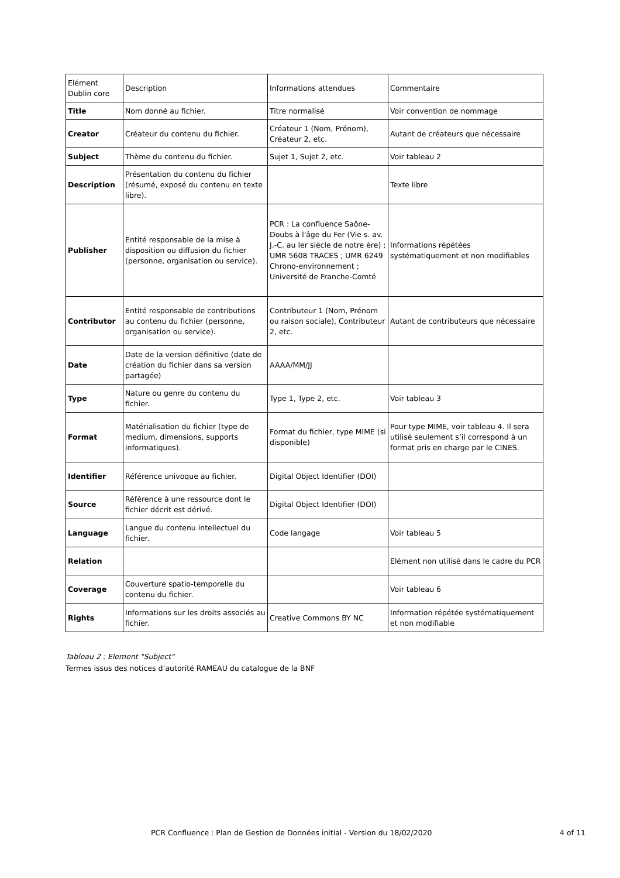| Elément Dublin core | Description | Informations attendues | Commentaire |
| Title | Nom donné au fichier. | Titre normalisé | Voir convention de nommage |
| Creator | Créateur du contenu du fichier. | Créateur 1 (Nom, Prénom), Créateur 2, etc. | Autant de créateurs que nécessaire |
| Subject | Thème du contenu du fichier. | Sujet 1, Sujet 2, etc. | Voir tableau 2 |
| Description | Présentation du contenu du fichier (résumé, exposé du contenu en texte libre). | | Texte libre |
| Publisher | Entité responsable de la mise à disposition ou diffusion du fichier (personne, organisation ou service). | PCR : La confluence Saône-Doubs à l'âge du Fer (Vie s. av. J.-C. au Ier siècle de notre ère) ; UMR 5608 TRACES ; UMR 6249 Chrono-environnement ; Université de Franche-Comté | Informations répétées systématiquement et non modifiables |
| Contributor | Entité responsable de contributions au contenu du fichier (personne, organisation ou service). | Contributeur 1 (Nom, Prénom ou raison sociale), Contributeur 2, etc. | Autant de contributeurs que nécessaire |
| Date | Date de la version définitive (date de création du fichier dans sa version partagée) | AAAA/MM/JJ | |
| Type | Nature ou genre du contenu du fichier. | Type 1, Type 2, etc. | Voir tableau 3 |
| Format | Matérialisation du fichier (type de medium, dimensions, supports informatiques). | Format du fichier, type MIME (si disponible) | Pour type MIME, voir tableau 4. Il sera utilisé seulement s’il correspond à un format pris en charge par le CINES. |
| Identifier | Référence univoque au fichier. | Digital Object Identifier (DOI) | |
| Source | Référence à une ressource dont le fichier décrit est dérivé. | Digital Object Identifier (DOI) | |
| Language | Langue du contenu intellectuel du fichier. | Code langage | Voir tableau 5 |
| Relation | | | Elément non utilisé dans le cadre du PCR |
| Coverage | Couverture spatio-temporelle du contenu du fichier. | | Voir tableau 6 |
| Rights | Informations sur les droits associés au fichier. | Creative Commons BY NC | Information répétée systématiquement et non modifiable |
Tableau 2 : Element "Subject"
Termes issus des notices d’autorité RAMEAU du catalogue de la BNF
PCR Confluence : Plan de Gestion de Données initial - Version du 18/02/2020 4 of 11